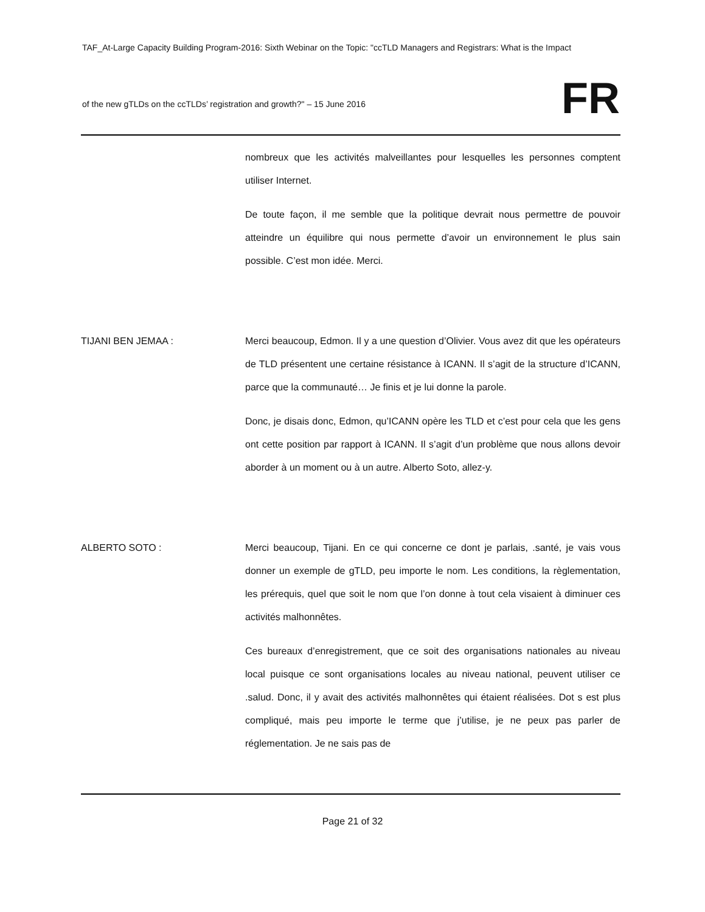TAF_At-Large Capacity Building Program-2016: Sixth Webinar on the Topic: "ccTLD Managers and Registrars: What is the Impact
FR
of the new gTLDs on the ccTLDs’ registration and growth?" – 15 June 2016
nombreux que les activités malveillantes pour lesquelles les personnes comptent utiliser Internet.
De toute façon, il me semble que la politique devrait nous permettre de pouvoir atteindre un équilibre qui nous permette d’avoir un environnement le plus sain possible. C’est mon idée. Merci.
TIJANI BEN JEMAA : Merci beaucoup, Edmon. Il y a une question d’Olivier. Vous avez dit que les opérateurs de TLD présentent une certaine résistance à ICANN. Il s’agit de la structure d’ICANN, parce que la communauté… Je finis et je lui donne la parole.
Donc, je disais donc, Edmon, qu’ICANN opère les TLD et c’est pour cela que les gens ont cette position par rapport à ICANN. Il s’agit d’un problème que nous allons devoir aborder à un moment ou à un autre. Alberto Soto, allez-y.
ALBERTO SOTO : Merci beaucoup, Tijani. En ce qui concerne ce dont je parlais, .santé, je vais vous donner un exemple de gTLD, peu importe le nom. Les conditions, la règlementation, les prérequis, quel que soit le nom que l’on donne à tout cela visaient à diminuer ces activités malhonnêtes.
Ces bureaux d’enregistrement, que ce soit des organisations nationales au niveau local puisque ce sont organisations locales au niveau national, peuvent utiliser ce .salud. Donc, il y avait des activités malhonnêtes qui étaient réalisées. Dot s est plus compliqué, mais peu importe le terme que j’utilise, je ne peux pas parler de réglementation. Je ne sais pas de
Page 21 of 32